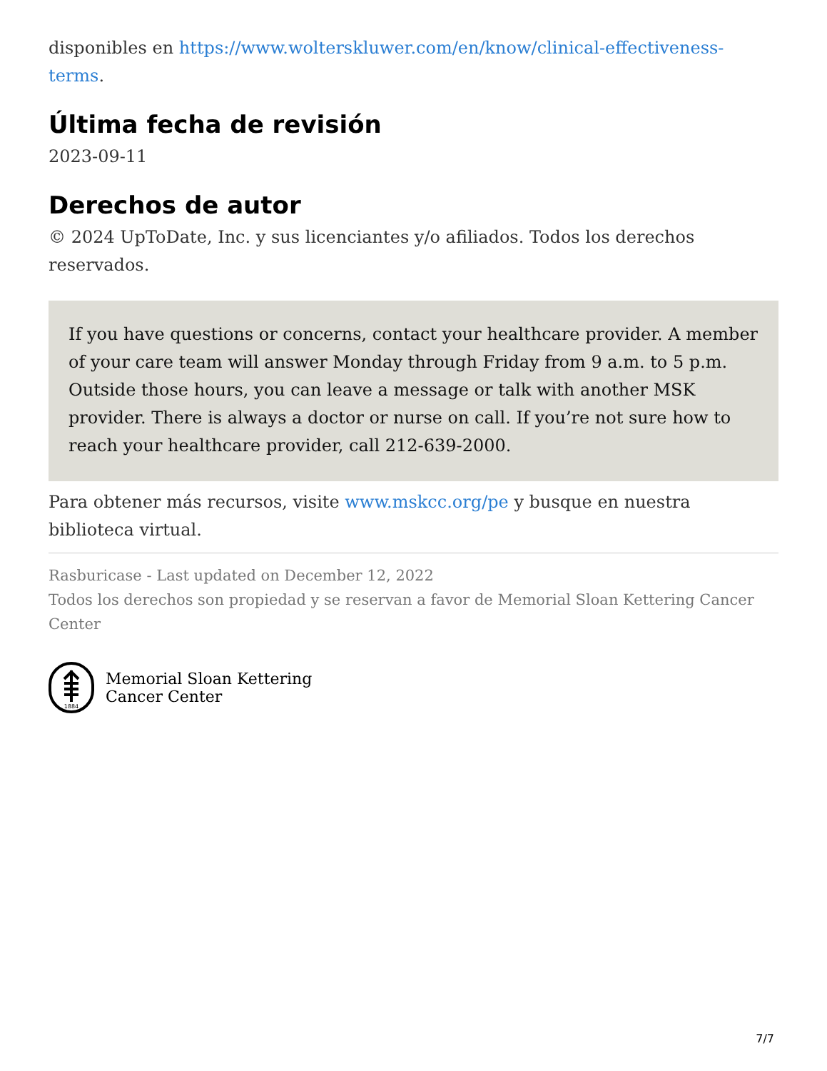disponibles en https://www.wolterskluwer.com/en/know/clinical-effectiveness-terms.
Última fecha de revisión
2023-09-11
Derechos de autor
© 2024 UpToDate, Inc. y sus licenciantes y/o afiliados. Todos los derechos reservados.
If you have questions or concerns, contact your healthcare provider. A member of your care team will answer Monday through Friday from 9 a.m. to 5 p.m. Outside those hours, you can leave a message or talk with another MSK provider. There is always a doctor or nurse on call. If you’re not sure how to reach your healthcare provider, call 212-639-2000.
Para obtener más recursos, visite www.mskcc.org/pe y busque en nuestra biblioteca virtual.
Rasburicase - Last updated on December 12, 2022
Todos los derechos son propiedad y se reservan a favor de Memorial Sloan Kettering Cancer Center
1884
Memorial Sloan Kettering
Cancer Center
7/7